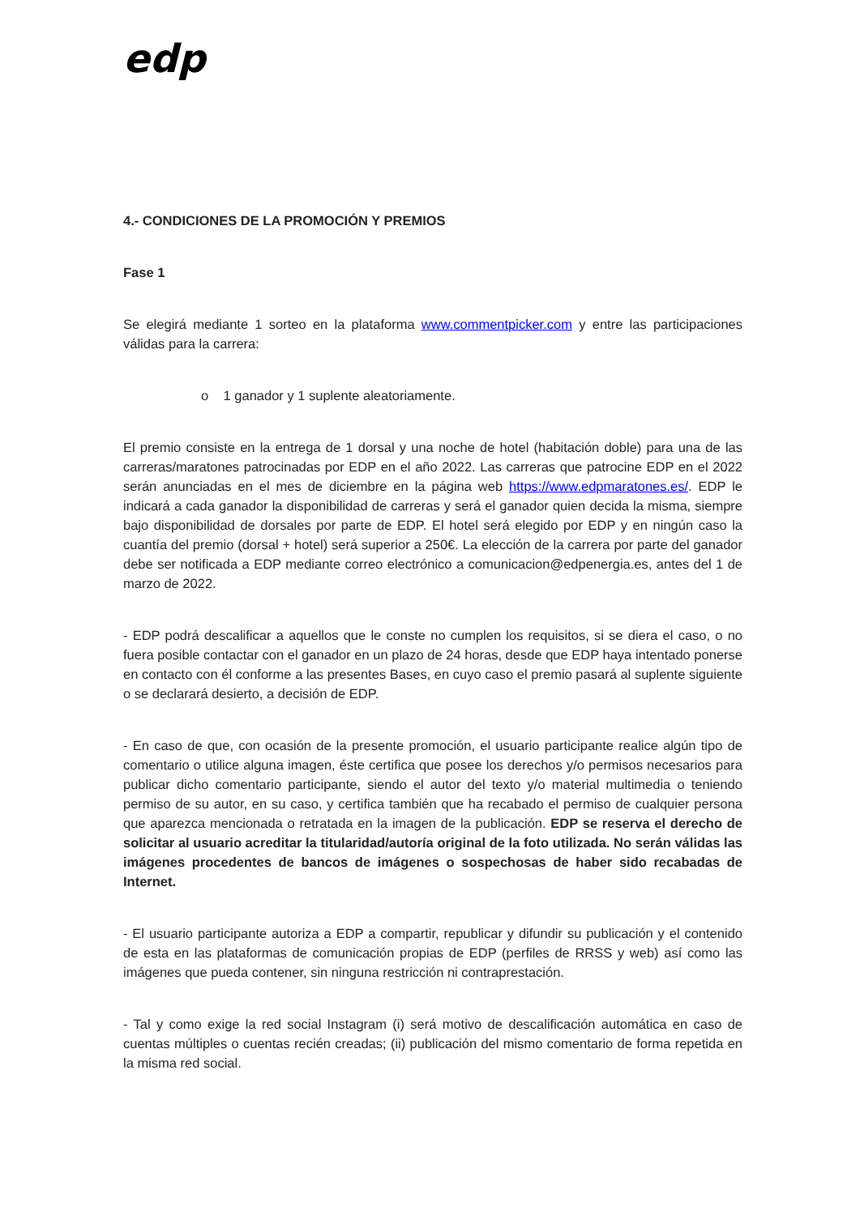edp
4.- CONDICIONES DE LA PROMOCIÓN Y PREMIOS
Fase 1
Se elegirá mediante 1 sorteo en la plataforma www.commentpicker.com y entre las participaciones válidas para la carrera:
o 1 ganador y 1 suplente aleatoriamente.
El premio consiste en la entrega de 1 dorsal y una noche de hotel (habitación doble) para una de las carreras/maratones patrocinadas por EDP en el año 2022. Las carreras que patrocine EDP en el 2022 serán anunciadas en el mes de diciembre en la página web https://www.edpmaratones.es/. EDP le indicará a cada ganador la disponibilidad de carreras y será el ganador quien decida la misma, siempre bajo disponibilidad de dorsales por parte de EDP. El hotel será elegido por EDP y en ningún caso la cuantía del premio (dorsal + hotel) será superior a 250€. La elección de la carrera por parte del ganador debe ser notificada a EDP mediante correo electrónico a comunicacion@edpenergia.es, antes del 1 de marzo de 2022.
- EDP podrá descalificar a aquellos que le conste no cumplen los requisitos, si se diera el caso, o no fuera posible contactar con el ganador en un plazo de 24 horas, desde que EDP haya intentado ponerse en contacto con él conforme a las presentes Bases, en cuyo caso el premio pasará al suplente siguiente o se declarará desierto, a decisión de EDP.
- En caso de que, con ocasión de la presente promoción, el usuario participante realice algún tipo de comentario o utilice alguna imagen, éste certifica que posee los derechos y/o permisos necesarios para publicar dicho comentario participante, siendo el autor del texto y/o material multimedia o teniendo permiso de su autor, en su caso, y certifica también que ha recabado el permiso de cualquier persona que aparezca mencionada o retratada en la imagen de la publicación. EDP se reserva el derecho de solicitar al usuario acreditar la titularidad/autoría original de la foto utilizada. No serán válidas las imágenes procedentes de bancos de imágenes o sospechosas de haber sido recabadas de Internet.
- El usuario participante autoriza a EDP a compartir, republicar y difundir su publicación y el contenido de esta en las plataformas de comunicación propias de EDP (perfiles de RRSS y web) así como las imágenes que pueda contener, sin ninguna restricción ni contraprestación.
- Tal y como exige la red social Instagram (i) será motivo de descalificación automática en caso de cuentas múltiples o cuentas recién creadas; (ii) publicación del mismo comentario de forma repetida en la misma red social.